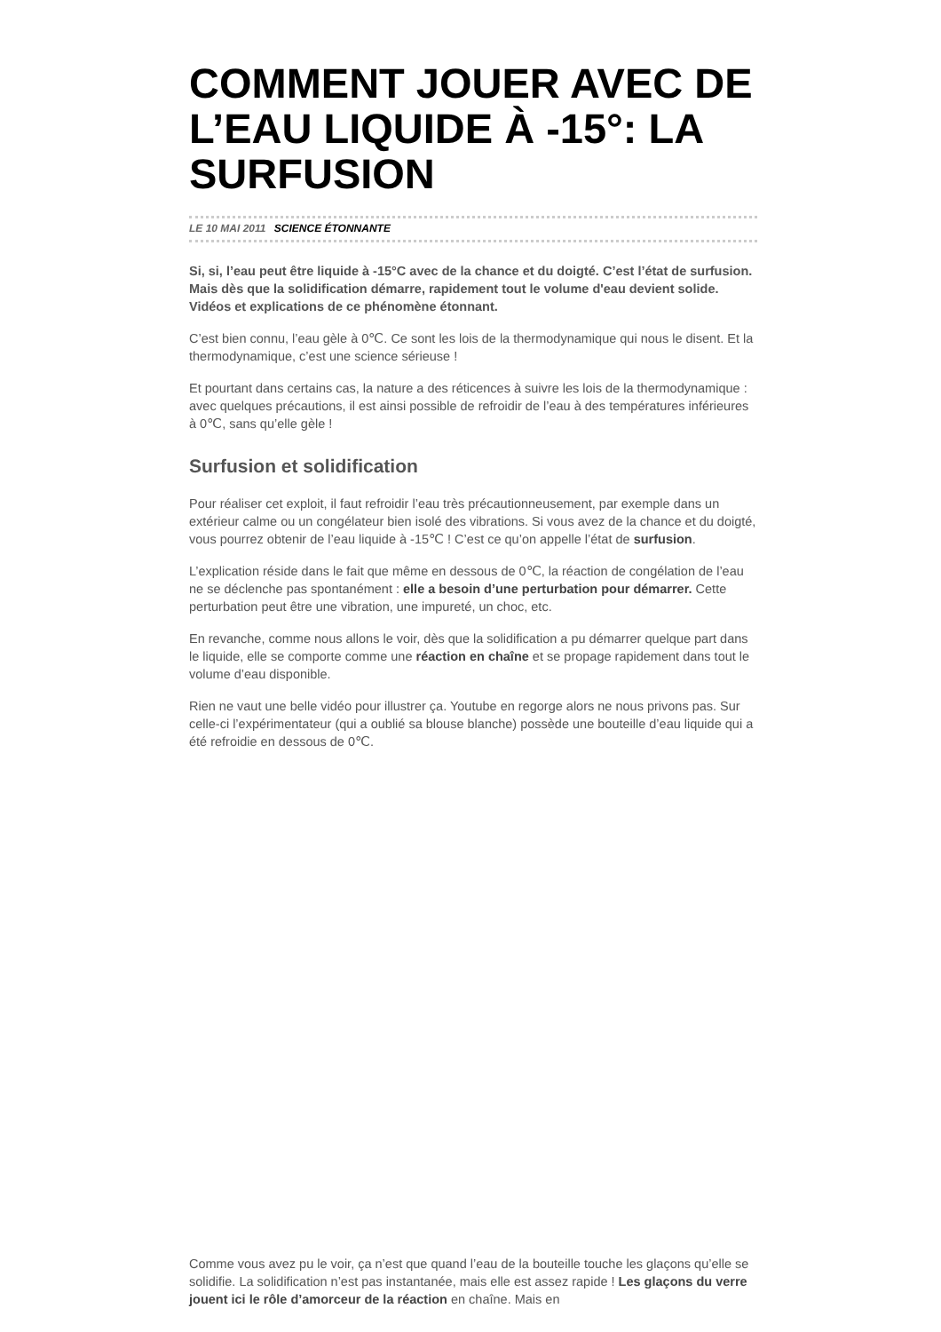COMMENT JOUER AVEC DE L’EAU LIQUIDE À -15°: LA SURFUSION
LE 10 MAI 2011 SCIENCE ÉTONNANTE
Si, si, l’eau peut être liquide à -15°C avec de la chance et du doigté. C’est l’état de surfusion. Mais dès que la solidification démarre, rapidement tout le volume d'eau devient solide. Vidéos et explications de ce phénomène étonnant.
C’est bien connu, l’eau gèle à 0℃. Ce sont les lois de la thermodynamique qui nous le disent. Et la thermodynamique, c’est une science sérieuse !
Et pourtant dans certains cas, la nature a des réticences à suivre les lois de la thermodynamique : avec quelques précautions, il est ainsi possible de refroidir de l’eau à des températures inférieures à 0℃, sans qu’elle gèle !
Surfusion et solidification
Pour réaliser cet exploit, il faut refroidir l’eau très précautionneusement, par exemple dans un extérieur calme ou un congélateur bien isolé des vibrations. Si vous avez de la chance et du doigté, vous pourrez obtenir de l’eau liquide à -15℃ ! C’est ce qu’on appelle l’état de surfusion.
L’explication réside dans le fait que même en dessous de 0℃, la réaction de congélation de l’eau ne se déclenche pas spontanément : elle a besoin d’une perturbation pour démarrer. Cette perturbation peut être une vibration, une impureté, un choc, etc.
En revanche, comme nous allons le voir, dès que la solidification a pu démarrer quelque part dans le liquide, elle se comporte comme une réaction en chaîne et se propage rapidement dans tout le volume d’eau disponible.
Rien ne vaut une belle vidéo pour illustrer ça. Youtube en regorge alors ne nous privons pas. Sur celle-ci l’expérimentateur (qui a oublié sa blouse blanche) possède une bouteille d’eau liquide qui a été refroidie en dessous de 0℃.
Comme vous avez pu le voir, ça n’est que quand l’eau de la bouteille touche les glaçons qu’elle se solidifie. La solidification n’est pas instantanée, mais elle est assez rapide ! Les glaçons du verre jouent ici le rôle d’amorceur de la réaction en chaîne. Mais en